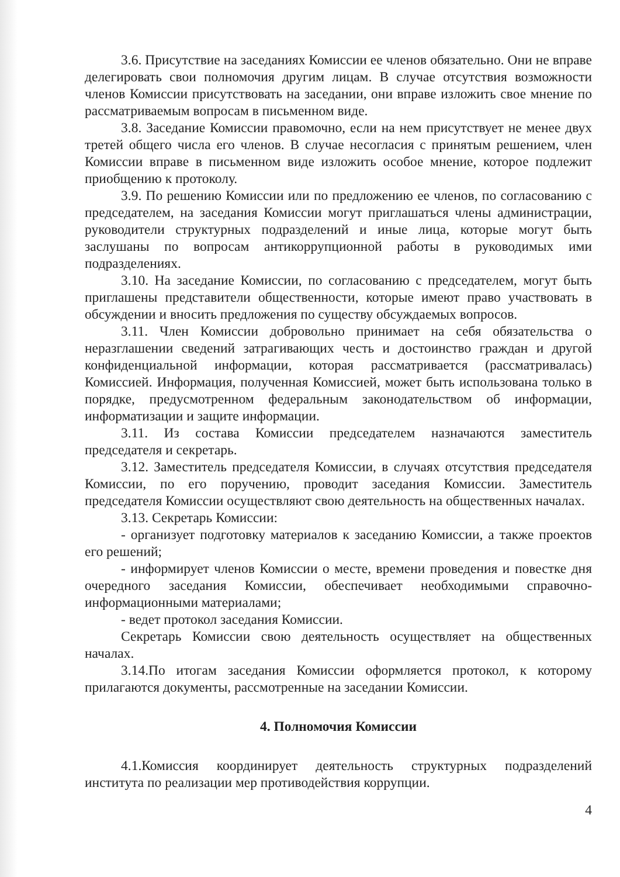3.6. Присутствие на заседаниях Комиссии ее членов обязательно. Они не вправе делегировать свои полномочия другим лицам. В случае отсутствия возможности членов Комиссии присутствовать на заседании, они вправе изложить свое мнение по рассматриваемым вопросам в письменном виде.
3.8. Заседание Комиссии правомочно, если на нем присутствует не менее двух третей общего числа его членов. В случае несогласия с принятым решением, член Комиссии вправе в письменном виде изложить особое мнение, которое подлежит приобщению к протоколу.
3.9. По решению Комиссии или по предложению ее членов, по согласованию с председателем, на заседания Комиссии могут приглашаться члены администрации, руководители структурных подразделений и иные лица, которые могут быть заслушаны по вопросам антикоррупционной работы в руководимых ими подразделениях.
3.10. На заседание Комиссии, по согласованию с председателем, могут быть приглашены представители общественности, которые имеют право участвовать в обсуждении и вносить предложения по существу обсуждаемых вопросов.
3.11. Член Комиссии добровольно принимает на себя обязательства о неразглашении сведений затрагивающих честь и достоинство граждан и другой конфиденциальной информации, которая рассматривается (рассматривалась) Комиссией. Информация, полученная Комиссией, может быть использована только в порядке, предусмотренном федеральным законодательством об информации, информатизации и защите информации.
3.11. Из состава Комиссии председателем назначаются заместитель председателя и секретарь.
3.12. Заместитель председателя Комиссии, в случаях отсутствия председателя Комиссии, по его поручению, проводит заседания Комиссии. Заместитель председателя Комиссии осуществляют свою деятельность на общественных началах.
3.13. Секретарь Комиссии:
- организует подготовку материалов к заседанию Комиссии, а также проектов его решений;
- информирует членов Комиссии о месте, времени проведения и повестке дня очередного заседания Комиссии, обеспечивает необходимыми справочно-информационными материалами;
- ведет протокол заседания Комиссии.
Секретарь Комиссии свою деятельность осуществляет на общественных началах.
3.14.По итогам заседания Комиссии оформляется протокол, к которому прилагаются документы, рассмотренные на заседании Комиссии.
4. Полномочия Комиссии
4.1.Комиссия координирует деятельность структурных подразделений института по реализации мер противодействия коррупции.
4